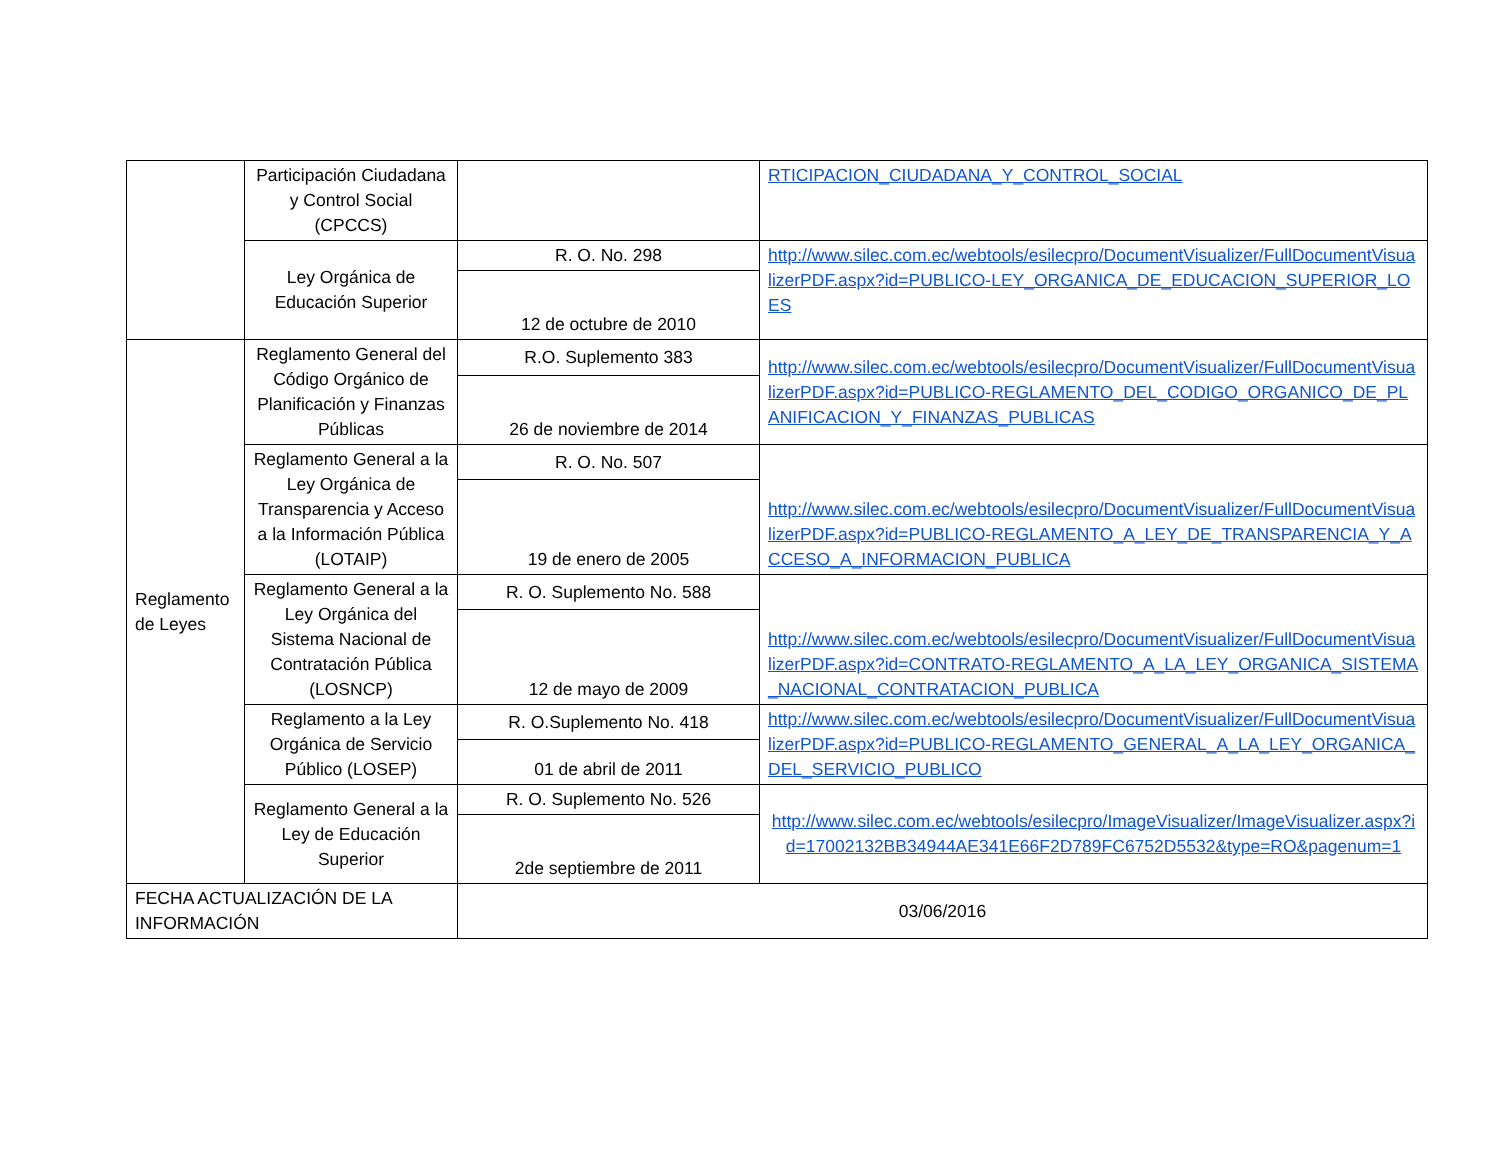| | Participación Ciudadana y Control Social (CPCCS) | | RTICIPACION_CIUDADANA_Y_CONTROL_SOCIAL |
| | Ley Orgánica de Educación Superior | R. O. No. 298 | http://www.silec.com.ec/webtools/esilecpro/DocumentVisualizer/FullDocumentVisualizerPDF.aspx?id=PUBLICO-LEY_ORGANICA_DE_EDUCACION_SUPERIOR_LOES |
| | | 12 de octubre de 2010 | |
| Reglamento de Leyes | Reglamento General del Código Orgánico de Planificación y Finanzas Públicas | R.O. Suplemento 383 | http://www.silec.com.ec/webtools/esilecpro/DocumentVisualizer/FullDocumentVisualizerPDF.aspx?id=PUBLICO-REGLAMENTO_DEL_CODIGO_ORGANICO_DE_PLANIFICACION_Y_FINANZAS_PUBLICAS |
| | | 26 de noviembre de 2014 | |
| | Reglamento General a la Ley Orgánica de Transparencia y Acceso a la Información Pública (LOTAIP) | R. O. No. 507 | http://www.silec.com.ec/webtools/esilecpro/DocumentVisualizer/FullDocumentVisualizerPDF.aspx?id=PUBLICO-REGLAMENTO_A_LEY_DE_TRANSPARENCIA_Y_ACCESO_A_INFORMACION_PUBLICA |
| | | 19 de enero de 2005 | |
| | Reglamento General a la Ley Orgánica del Sistema Nacional de Contratación Pública (LOSNCP) | R. O. Suplemento No. 588 | http://www.silec.com.ec/webtools/esilecpro/DocumentVisualizer/FullDocumentVisualizerPDF.aspx?id=CONTRATO-REGLAMENTO_A_LA_LEY_ORGANICA_SISTEMA_NACIONAL_CONTRATACION_PUBLICA |
| | | 12 de mayo de 2009 | |
| | Reglamento a la Ley Orgánica de Servicio Público (LOSEP) | R. O.Suplemento No. 418 | http://www.silec.com.ec/webtools/esilecpro/DocumentVisualizer/FullDocumentVisualizerPDF.aspx?id=PUBLICO-REGLAMENTO_GENERAL_A_LA_LEY_ORGANICA_DEL_SERVICIO_PUBLICO |
| | | 01 de abril de 2011 | |
| | Reglamento General a la Ley de Educación Superior | R. O. Suplemento No. 526 | http://www.silec.com.ec/webtools/esilecpro/ImageVisualizer/ImageVisualizer.aspx?id=17002132BB34944AE341E66F2D789FC6752D5532&type=RO&pagenum=1 |
| | | 2de septiembre de 2011 | |
| FECHA ACTUALIZACIÓN DE LA INFORMACIÓN | | 03/06/2016 | |